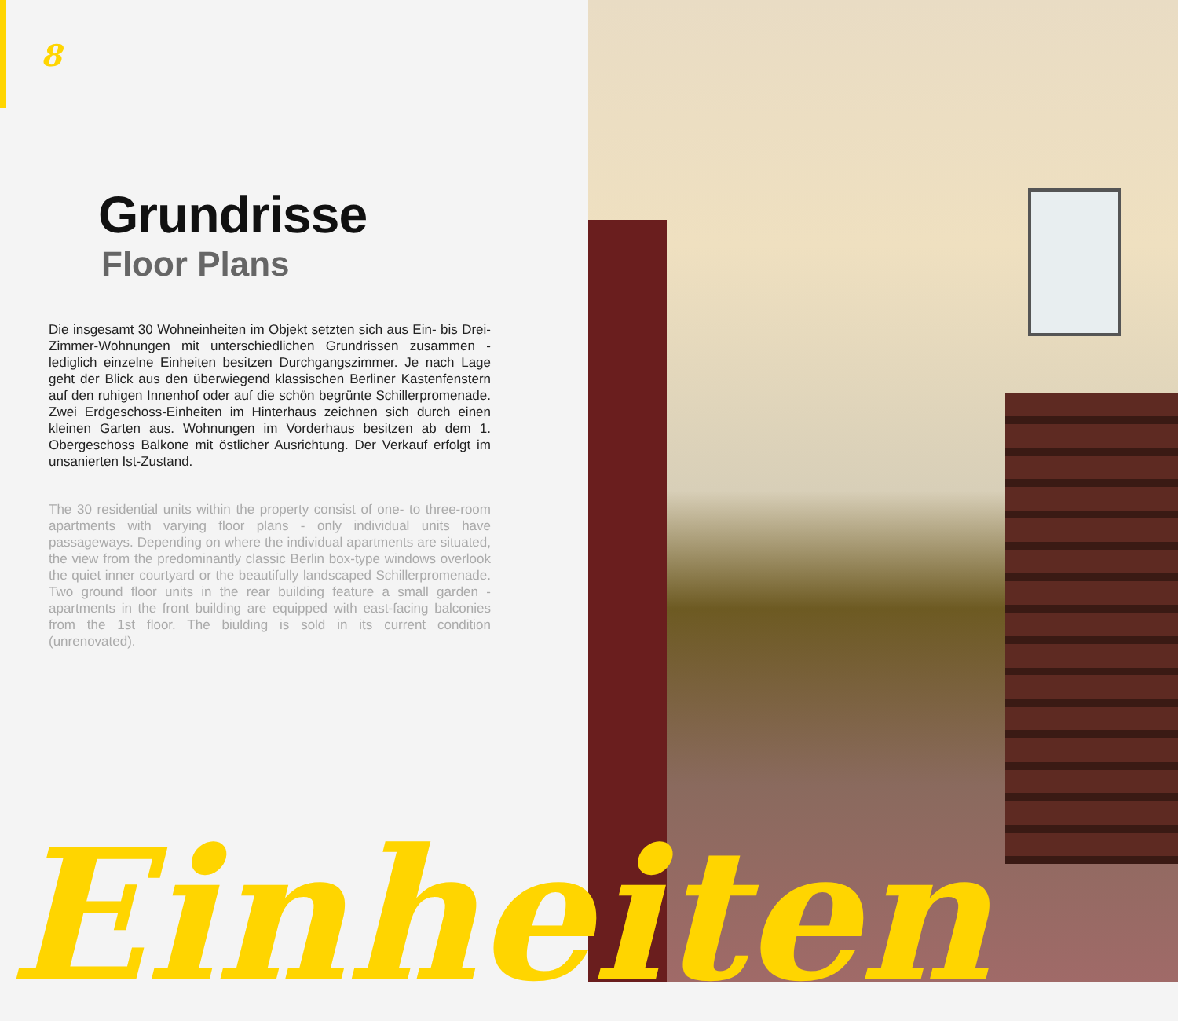8
Grundrisse
Floor Plans
Die insgesamt 30 Wohneinheiten im Objekt setzten sich aus Ein- bis Drei-Zimmer-Wohnungen mit unterschiedlichen Grundrissen zusammen - lediglich einzelne Einheiten besitzen Durchgangszimmer. Je nach Lage geht der Blick aus den überwiegend klassischen Berliner Kastenfenstern auf den ruhigen Innenhof oder auf die schön begrünte Schillerpromenade. Zwei Erdgeschoss-Einheiten im Hinterhaus zeichnen sich durch einen kleinen Garten aus. Wohnungen im Vorderhaus besitzen ab dem 1. Obergeschoss Balkone mit östlicher Ausrichtung. Der Verkauf erfolgt im unsanierten Ist-Zustand.
The 30 residential units within the property consist of one- to three-room apartments with varying floor plans - only individual units have passageways. Depending on where the individual apartments are situated, the view from the predominantly classic Berlin box-type windows overlook the quiet inner courtyard or the beautifully landscaped Schillerpromenade. Two ground floor units in the rear building feature a small garden - apartments in the front building are equipped with east-facing balconies from the 1st floor. The biulding is sold in its current condition (unrenovated).
Einheiten